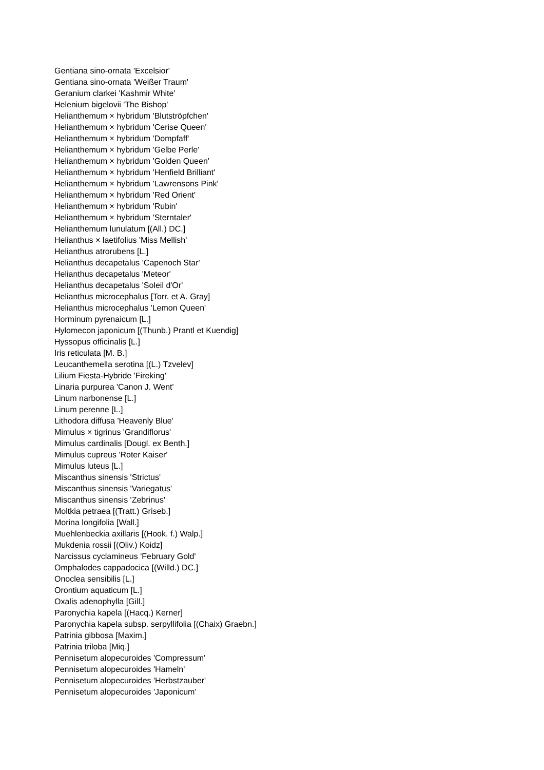Gentiana sino-ornata 'Excelsior'
Gentiana sino-ornata 'Weißer Traum'
Geranium clarkei 'Kashmir White'
Helenium bigelovii 'The Bishop'
Helianthemum × hybridum 'Blutströpfchen'
Helianthemum × hybridum 'Cerise Queen'
Helianthemum × hybridum 'Dompfaff'
Helianthemum × hybridum 'Gelbe Perle'
Helianthemum × hybridum 'Golden Queen'
Helianthemum × hybridum 'Henfield Brilliant'
Helianthemum × hybridum 'Lawrensons Pink'
Helianthemum × hybridum 'Red Orient'
Helianthemum × hybridum 'Rubin'
Helianthemum × hybridum 'Sterntaler'
Helianthemum lunulatum [(All.) DC.]
Helianthus × laetifolius 'Miss Mellish'
Helianthus atrorubens [L.]
Helianthus decapetalus 'Capenoch Star'
Helianthus decapetalus 'Meteor'
Helianthus decapetalus 'Soleil d'Or'
Helianthus microcephalus [Torr. et A. Gray]
Helianthus microcephalus 'Lemon Queen'
Horminum pyrenaicum [L.]
Hylomecon japonicum [(Thunb.) Prantl et Kuendig]
Hyssopus officinalis [L.]
Iris reticulata [M. B.]
Leucanthemella serotina [(L.) Tzvelev]
Lilium Fiesta-Hybride 'Fireking'
Linaria purpurea 'Canon J. Went'
Linum narbonense [L.]
Linum perenne [L.]
Lithodora diffusa 'Heavenly Blue'
Mimulus × tigrinus 'Grandiflorus'
Mimulus cardinalis [Dougl. ex Benth.]
Mimulus cupreus 'Roter Kaiser'
Mimulus luteus [L.]
Miscanthus sinensis 'Strictus'
Miscanthus sinensis 'Variegatus'
Miscanthus sinensis 'Zebrinus'
Moltkia petraea [(Tratt.) Griseb.]
Morina longifolia [Wall.]
Muehlenbeckia axillaris [(Hook. f.) Walp.]
Mukdenia rossii [(Oliv.) Koidz]
Narcissus cyclamineus 'February Gold'
Omphalodes cappadocica [(Willd.) DC.]
Onoclea sensibilis [L.]
Orontium aquaticum [L.]
Oxalis adenophylla [Gill.]
Paronychia kapela [(Hacq.) Kerner]
Paronychia kapela subsp. serpyllifolia [(Chaix) Graebn.]
Patrinia gibbosa [Maxim.]
Patrinia triloba [Miq.]
Pennisetum alopecuroides 'Compressum'
Pennisetum alopecuroides 'Hameln'
Pennisetum alopecuroides 'Herbstzauber'
Pennisetum alopecuroides 'Japonicum'